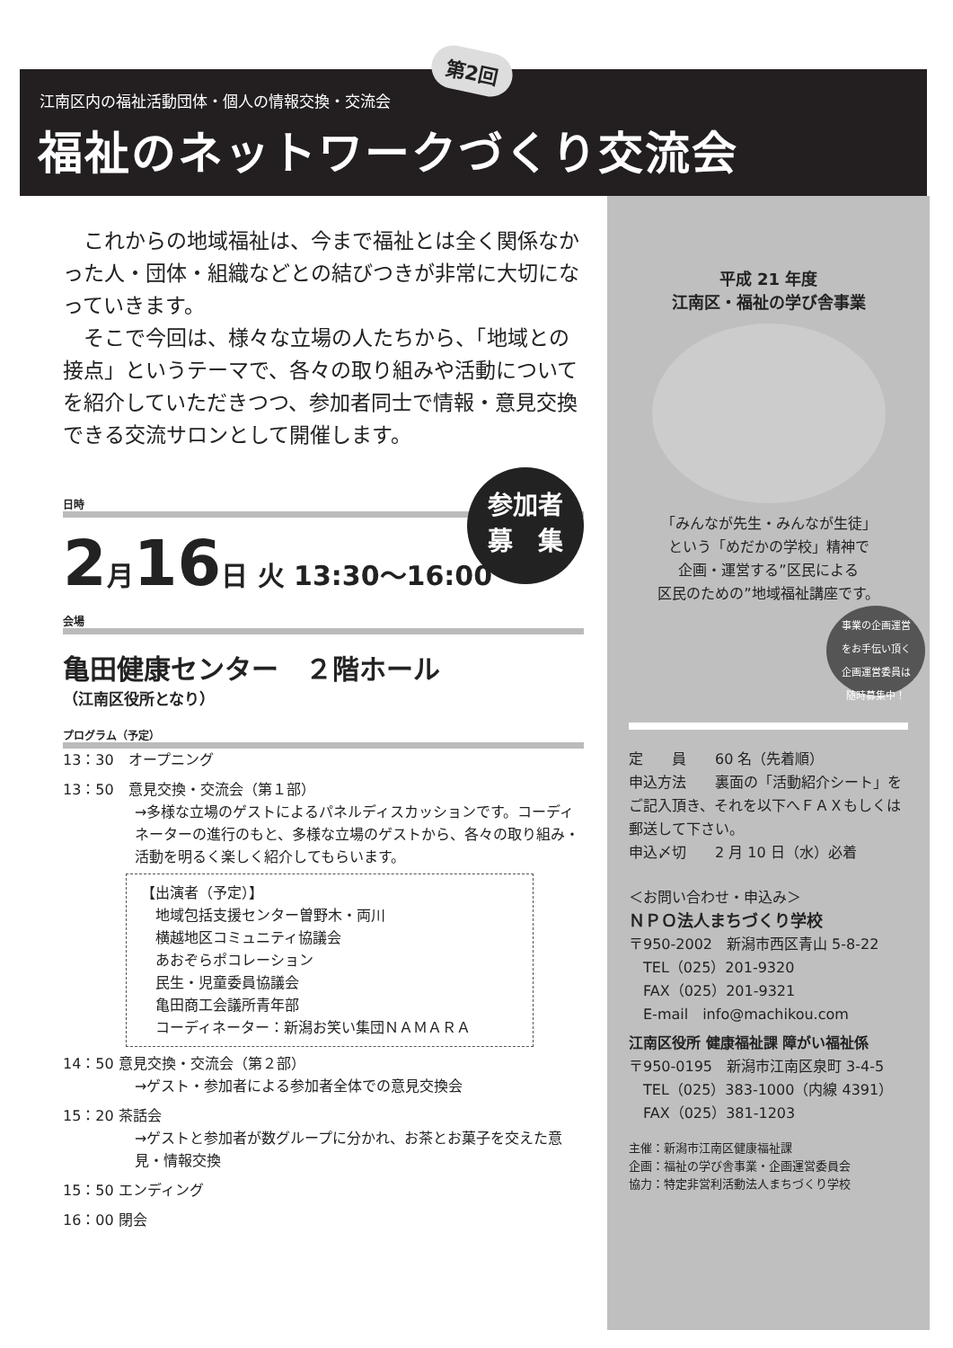江南区内の福祉活動団体・個人の情報交換・交流会
福祉のネットワークづくり交流会
第2回
これからの地域福祉は、今まで福祉とは全く関係なかった人・団体・組織などとの結びつきが非常に大切になっていきます。
そこで今回は、様々な立場の人たちから、「地域との接点」というテーマで、各々の取り組みや活動についてを紹介していただきつつ、参加者同士で情報・意見交換できる交流サロンとして開催します。
日時
2月16日 火 13:30〜16:00
会場
亀田健康センター　２階ホール
（江南区役所となり）
プログラム（予定）
13：30　オープニング
13：50　意見交換・交流会（第１部）
→多様な立場のゲストによるパネルディスカッションです。コーディネーターの進行のもと、多様な立場のゲストから、各々の取り組み・活動を明るく楽しく紹介してもらいます。
【出演者（予定）】
　地域包括支援センター曽野木・両川
　横越地区コミュニティ協議会
　あおぞらポコレーション
　民生・児童委員協議会
　亀田商工会議所青年部
　コーディネーター：新潟お笑い集団ＮＡＭＡＲＡ
14：50 意見交換・交流会（第２部）
→ゲスト・参加者による参加者全体での意見交換会
15：20 茶話会
→ゲストと参加者が数グループに分かれ、お茶とお菓子を交えた意見・情報交換
15：50 エンディング
16：00 閉会
参加者
募　集
平成 21 年度
江南区・福祉の学び舎事業
「みんなが先生・みんなが生徒」
という「めだかの学校」精神で
企画・運営する”区民による
区民のための”地域福祉講座です。
事業の企画運営
をお手伝い頂く
企画運営委員は
随時募集中！
定　　員　　60 名（先着順）
申込方法　　裏面の「活動紹介シート」をご記入頂き、それを以下へＦＡＸもしくは郵送して下さい。
申込〆切　　2 月 10 日（水）必着
＜お問い合わせ・申込み＞
ＮＰＯ法人まちづくり学校
〒950-2002　新潟市西区青山 5-8-22
　TEL（025）201-9320
　FAX（025）201-9321
　E-mail　info@machikou.com
江南区役所 健康福祉課 障がい福祉係
〒950-0195　新潟市江南区泉町 3-4-5
　TEL（025）383-1000（内線 4391）
　FAX（025）381-1203
主催：新潟市江南区健康福祉課
企画：福祉の学び舎事業・企画運営委員会
協力：特定非営利活動法人まちづくり学校